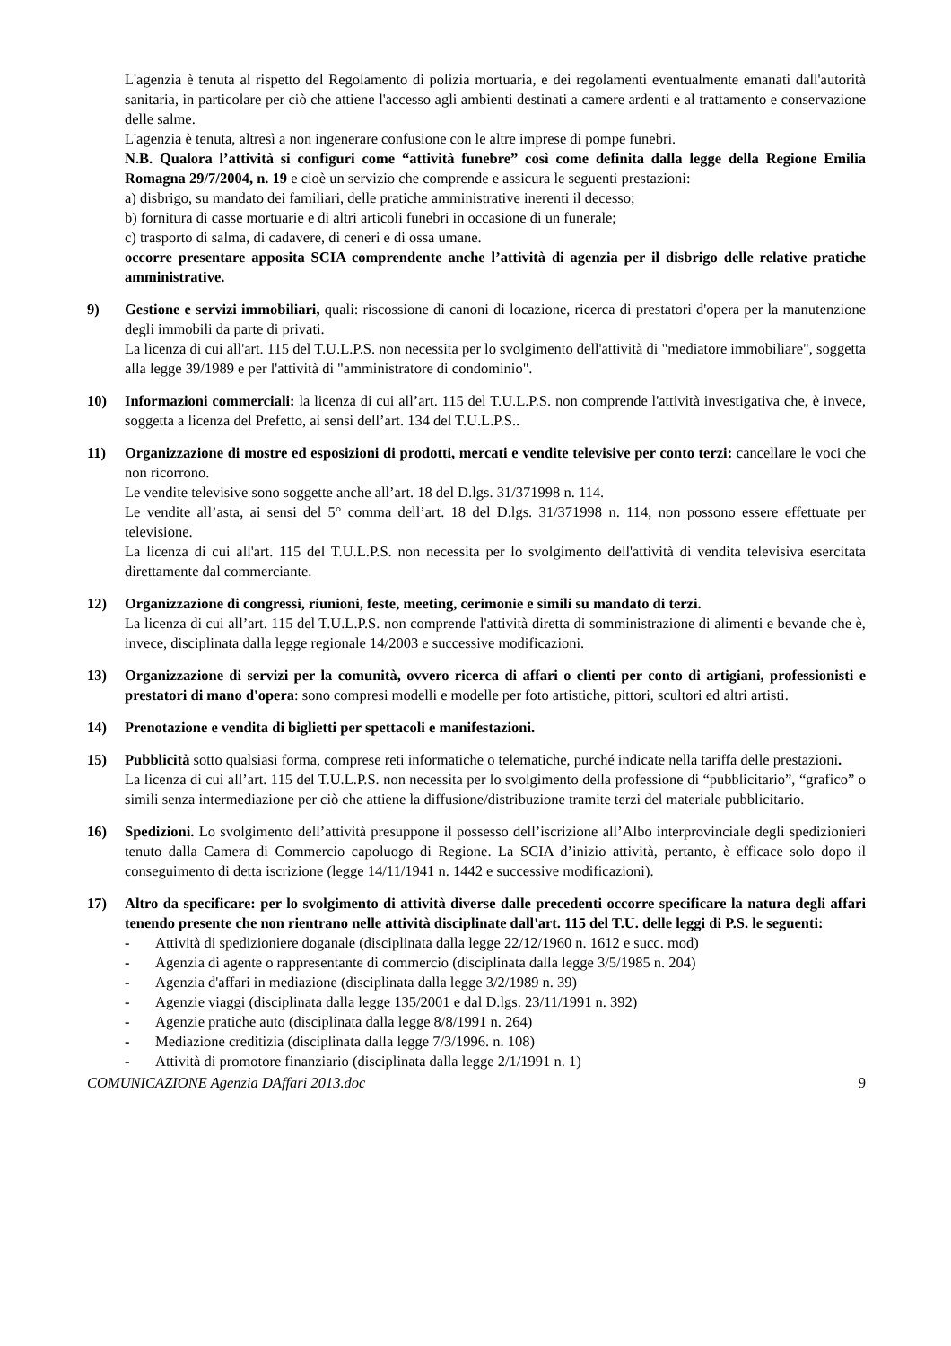L'agenzia è tenuta al rispetto del Regolamento di polizia mortuaria, e dei regolamenti eventualmente emanati dall'autorità sanitaria, in particolare per ciò che attiene l'accesso agli ambienti destinati a camere ardenti e al trattamento e conservazione delle salme.
L'agenzia è tenuta, altresì a non ingenerare confusione con le altre imprese di pompe funebri.
N.B. Qualora l’attività si configuri come “attività funebre” così come definita dalla legge della Regione Emilia Romagna 29/7/2004, n. 19 e cioè un servizio che comprende e assicura le seguenti prestazioni:
a) disbrigo, su mandato dei familiari, delle pratiche amministrative inerenti il decesso;
b) fornitura di casse mortuarie e di altri articoli funebri in occasione di un funerale;
c) trasporto di salma, di cadavere, di ceneri e di ossa umane.
occorre presentare apposita SCIA comprendente anche l’attività di agenzia per il disbrigo delle relative pratiche amministrative.
9) Gestione e servizi immobiliari, quali: riscossione di canoni di locazione, ricerca di prestatori d'opera per la manutenzione degli immobili da parte di privati.
La licenza di cui all'art. 115 del T.U.L.P.S. non necessita per lo svolgimento dell'attività di "mediatore immobiliare", soggetta alla legge 39/1989 e per l'attività di "amministratore di condominio".
10) Informazioni commerciali: la licenza di cui all’art. 115 del T.U.L.P.S. non comprende l'attività investigativa che, è invece, soggetta a licenza del Prefetto, ai sensi dell’art. 134 del T.U.L.P.S..
11) Organizzazione di mostre ed esposizioni di prodotti, mercati e vendite televisive per conto terzi: cancellare le voci che non ricorrono.
Le vendite televisive sono soggette anche all’art. 18 del D.lgs. 31/371998 n. 114.
Le vendite all’asta, ai sensi del 5° comma dell’art. 18 del D.lgs. 31/371998 n. 114, non possono essere effettuate per televisione.
La licenza di cui all'art. 115 del T.U.L.P.S. non necessita per lo svolgimento dell'attività di vendita televisiva esercitata direttamente dal commerciante.
12) Organizzazione di congressi, riunioni, feste, meeting, cerimonie e simili su mandato di terzi.
La licenza di cui all’art. 115 del T.U.L.P.S. non comprende l'attività diretta di somministrazione di alimenti e bevande che è, invece, disciplinata dalla legge regionale 14/2003 e successive modificazioni.
13) Organizzazione di servizi per la comunità, ovvero ricerca di affari o clienti per conto di artigiani, professionisti e prestatori di mano d'opera: sono compresi modelli e modelle per foto artistiche, pittori, scultori ed altri artisti.
14) Prenotazione e vendita di biglietti per spettacoli e manifestazioni.
15) Pubblicità sotto qualsiasi forma, comprese reti informatiche o telematiche, purché indicate nella tariffa delle prestazioni.
La licenza di cui all’art. 115 del T.U.L.P.S. non necessita per lo svolgimento della professione di “pubblicitario”, “grafico” o simili senza intermediazione per ciò che attiene la diffusione/distribuzione tramite terzi del materiale pubblicitario.
16) Spedizioni. Lo svolgimento dell’attività presuppone il possesso dell’iscrizione all’Albo interprovinciale degli spedizionieri tenuto dalla Camera di Commercio capoluogo di Regione. La SCIA d’inizio attività, pertanto, è efficace solo dopo il conseguimento di detta iscrizione (legge 14/11/1941 n. 1442 e successive modificazioni).
17) Altro da specificare: per lo svolgimento di attività diverse dalle precedenti occorre specificare la natura degli affari tenendo presente che non rientrano nelle attività disciplinate dall'art. 115 del T.U. delle leggi di P.S. le seguenti:
- Attività di spedizioniere doganale (disciplinata dalla legge 22/12/1960 n. 1612 e succ. mod)
- Agenzia di agente o rappresentante di commercio (disciplinata dalla legge 3/5/1985 n. 204)
- Agenzia d'affari in mediazione (disciplinata dalla legge 3/2/1989 n. 39)
- Agenzie viaggi (disciplinata dalla legge 135/2001 e dal D.lgs. 23/11/1991 n. 392)
- Agenzie pratiche auto (disciplinata dalla legge 8/8/1991 n. 264)
- Mediazione creditizia (disciplinata dalla legge 7/3/1996. n. 108)
- Attività di promotore finanziario (disciplinata dalla legge 2/1/1991 n. 1)
COMUNICAZIONE Agenzia DAffari 2013.doc 9